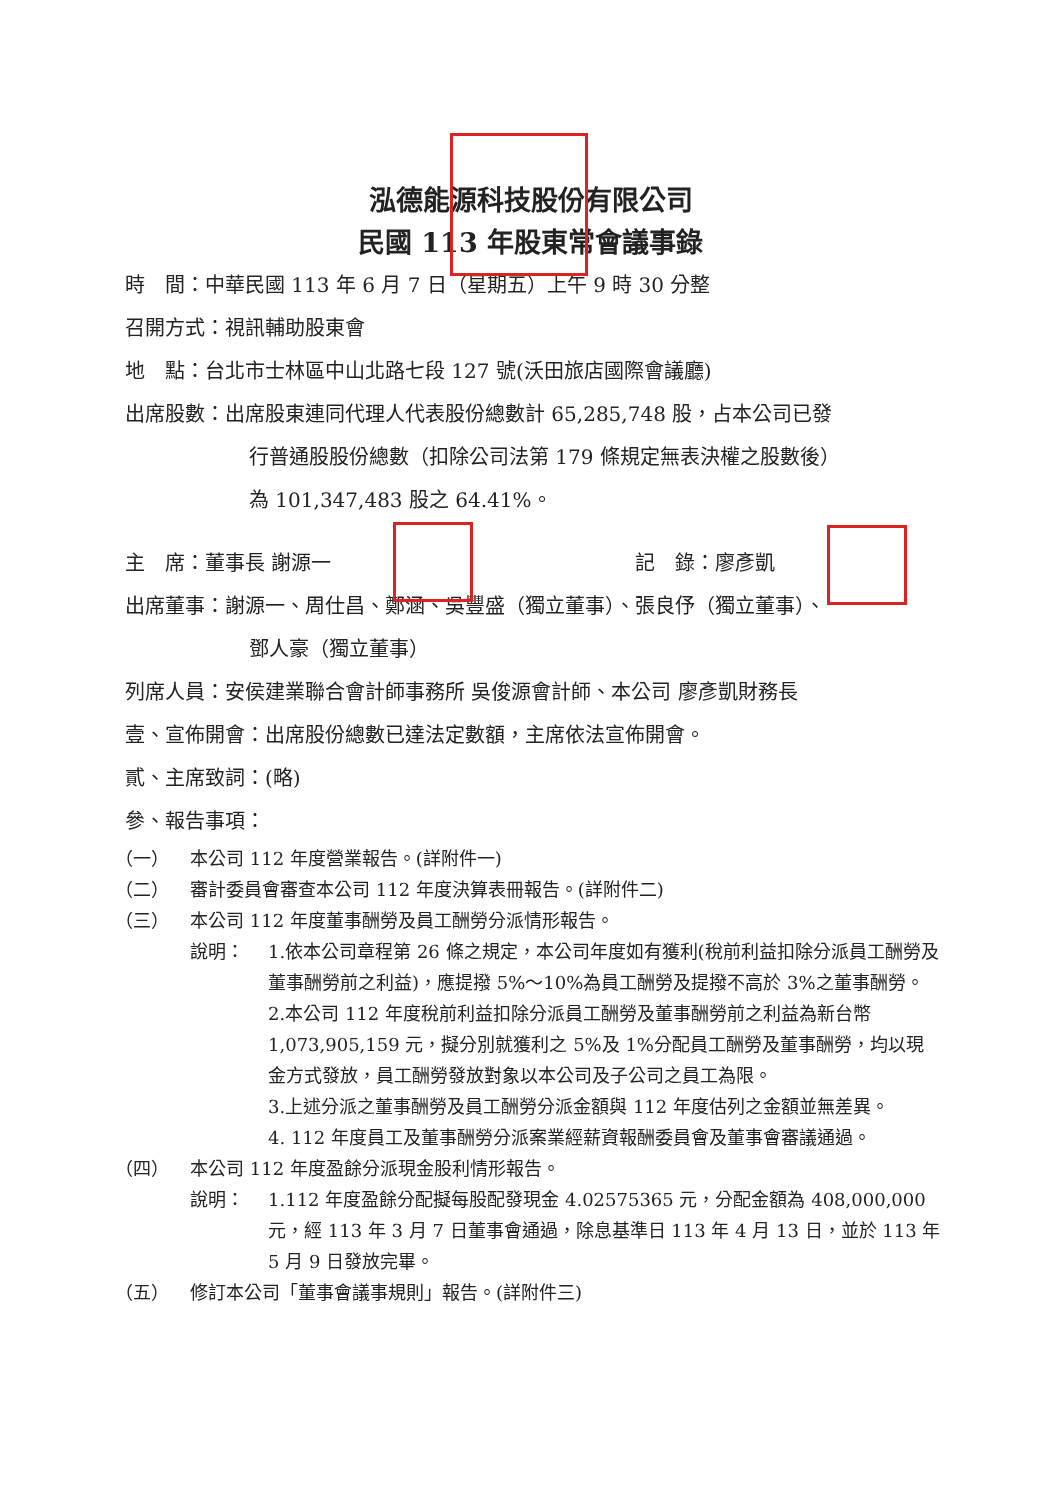泓德能源科技股份有限公司
民國 113 年股東常會議事錄
時　間：中華民國 113 年 6 月 7 日（星期五）上午 9 時 30 分整
召開方式：視訊輔助股東會
地　點：台北市士林區中山北路七段 127 號(沃田旅店國際會議廳)
出席股數：出席股東連同代理人代表股份總數計 65,285,748 股，占本公司已發
行普通股股份總數（扣除公司法第 179 條規定無表決權之股數後）
為 101,347,483 股之 64.41%。
主　席：董事長 謝源一 記　錄：廖彥凱
出席董事：謝源一、周仕昌、鄭涵、吳豐盛（獨立董事）、張良伃（獨立董事）、
鄧人豪（獨立董事）
列席人員：安侯建業聯合會計師事務所 吳俊源會計師、本公司 廖彥凱財務長
壹、宣佈開會：出席股份總數已達法定數額，主席依法宣佈開會。
貳、主席致詞：(略)
參、報告事項：
（一） 本公司 112 年度營業報告。(詳附件一)
（二） 審計委員會審查本公司 112 年度決算表冊報告。(詳附件二)
（三） 本公司 112 年度董事酬勞及員工酬勞分派情形報告。
說明： 1.依本公司章程第 26 條之規定，本公司年度如有獲利(稅前利益扣除分派員工酬勞及董事酬勞前之利益)，應提撥 5%～10%為員工酬勞及提撥不高於 3%之董事酬勞。
2.本公司 112 年度稅前利益扣除分派員工酬勞及董事酬勞前之利益為新台幣 1,073,905,159 元，擬分別就獲利之 5%及 1%分配員工酬勞及董事酬勞，均以現金方式發放，員工酬勞發放對象以本公司及子公司之員工為限。
3.上述分派之董事酬勞及員工酬勞分派金額與 112 年度估列之金額並無差異。
4. 112 年度員工及董事酬勞分派案業經薪資報酬委員會及董事會審議通過。
（四） 本公司 112 年度盈餘分派現金股利情形報告。
說明： 1.112 年度盈餘分配擬每股配發現金 4.02575365 元，分配金額為 408,000,000 元，經 113 年 3 月 7 日董事會通過，除息基準日 113 年 4 月 13 日，並於 113 年 5 月 9 日發放完畢。
（五） 修訂本公司「董事會議事規則」報告。(詳附件三)